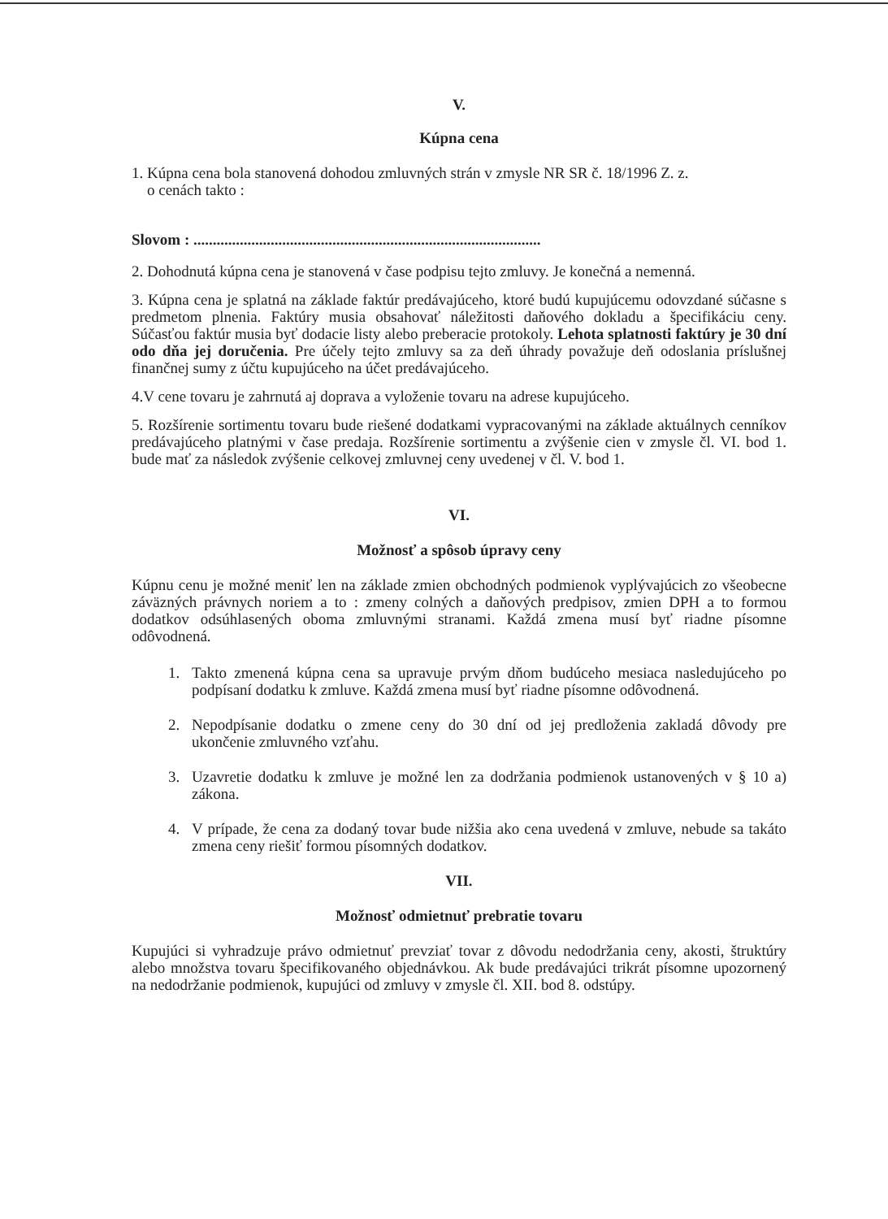V.
Kúpna cena
1. Kúpna cena bola stanovená dohodou zmluvných strán v zmysle NR SR č. 18/1996 Z. z.
o cenách takto :
Slovom : ..........................................................................................
2. Dohodnutá kúpna cena je stanovená v čase podpisu tejto zmluvy. Je konečná a nemenná.
3. Kúpna cena je splatná na základe faktúr predávajúceho, ktoré budú kupujúcemu odovzdané súčasne s predmetom plnenia. Faktúry musia obsahovať náležitosti daňového dokladu a špecifikáciu ceny. Súčasťou faktúr musia byť dodacie listy alebo preberacie protokoly. Lehota splatnosti faktúry je 30 dní odo dňa jej doručenia. Pre účely tejto zmluvy sa za deň úhrady považuje deň odoslania príslušnej finančnej sumy z účtu kupujúceho na účet predávajúceho.
4.V cene tovaru je zahrnutá aj doprava a vyloženie tovaru na adrese kupujúceho.
5. Rozšírenie sortimentu tovaru bude riešené dodatkami vypracovanými na základe aktuálnych cenníkov predávajúceho platnými v čase predaja. Rozšírenie sortimentu a zvýšenie cien v zmysle čl. VI. bod 1. bude mať za následok zvýšenie celkovej zmluvnej ceny uvedenej v čl. V. bod 1.
VI.
Možnosť a spôsob úpravy ceny
Kúpnu cenu je možné meniť len na základe zmien obchodných podmienok vyplývajúcich zo všeobecne záväzných právnych noriem a to : zmeny colných a daňových predpisov, zmien DPH a to formou dodatkov odsúhlasených oboma zmluvnými stranami. Každá zmena musí byť riadne písomne odôvodnená.
1. Takto zmenená kúpna cena sa upravuje prvým dňom budúceho mesiaca nasledujúceho po podpísaní dodatku k zmluve. Každá zmena musí byť riadne písomne odôvodnená.
2. Nepodpísanie dodatku o zmene ceny do 30 dní od jej predloženia zakladá dôvody pre ukončenie zmluvného vzťahu.
3. Uzavretie dodatku k zmluve je možné len za dodržania podmienok ustanovených v § 10 a) zákona.
4. V prípade, že cena za dodaný tovar bude nižšia ako cena uvedená v zmluve, nebude sa takáto zmena ceny riešiť formou písomných dodatkov.
VII.
Možnosť odmietnuť prebratie tovaru
Kupujúci si vyhradzuje právo odmietnuť prevziať tovar z dôvodu nedodržania ceny, akosti, štruktúry alebo množstva tovaru špecifikovaného objednávkou. Ak bude predávajúci trikrát písomne upozornený na nedodržanie podmienok, kupujúci od zmluvy v zmysle čl. XII. bod 8. odstúpy.